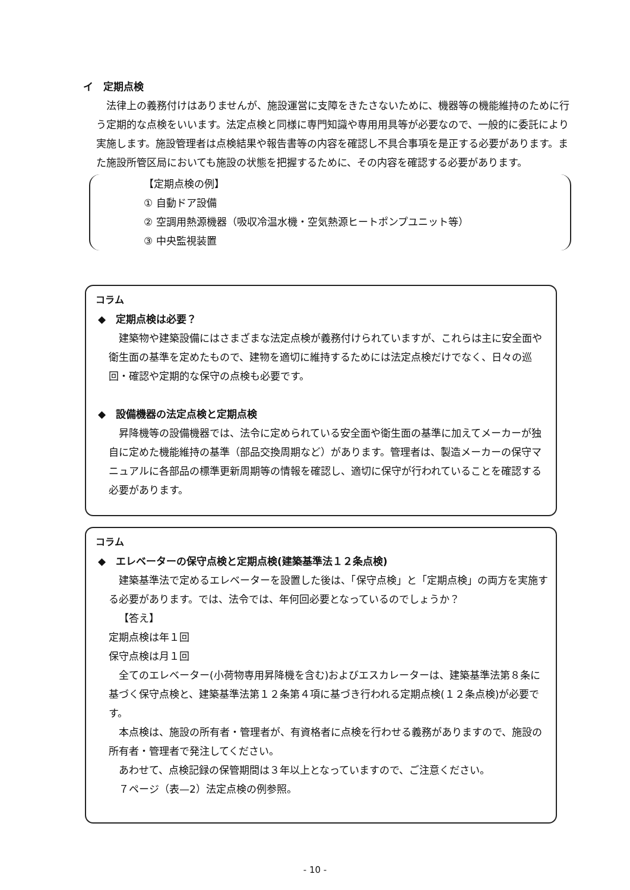イ　定期点検
法律上の義務付けはありませんが、施設運営に支障をきたさないために、機器等の機能維持のために行う定期的な点検をいいます。法定点検と同様に専門知識や専用用具等が必要なので、一般的に委託により実施します。施設管理者は点検結果や報告書等の内容を確認し不具合事項を是正する必要があります。また施設所管区局においても施設の状態を把握するために、その内容を確認する必要があります。
【定期点検の例】
① 自動ドア設備
② 空調用熱源機器（吸収冷温水機・空気熱源ヒートポンプユニット等）
③ 中央監視装置
コラム
◆　定期点検は必要？
建築物や建築設備にはさまざまな法定点検が義務付けられていますが、これらは主に安全面や衛生面の基準を定めたもので、建物を適切に維持するためには法定点検だけでなく、日々の巡回・確認や定期的な保守の点検も必要です。
◆　設備機器の法定点検と定期点検
昇降機等の設備機器では、法令に定められている安全面や衛生面の基準に加えてメーカーが独自に定めた機能維持の基準（部品交換周期など）があります。管理者は、製造メーカーの保守マニュアルに各部品の標準更新周期等の情報を確認し、適切に保守が行われていることを確認する必要があります。
コラム
◆　エレベーターの保守点検と定期点検(建築基準法１２条点検)
建築基準法で定めるエレベーターを設置した後は、「保守点検」と「定期点検」の両方を実施する必要があります。では、法令では、年何回必要となっているのでしょうか？
【答え】
定期点検は年１回
保守点検は月１回
全てのエレベーター(小荷物専用昇降機を含む)およびエスカレーターは、建築基準法第８条に基づく保守点検と、建築基準法第１２条第４項に基づき行われる定期点検(１２条点検)が必要です。
本点検は、施設の所有者・管理者が、有資格者に点検を行わせる義務がありますので、施設の所有者・管理者で発注してください。
あわせて、点検記録の保管期間は３年以上となっていますので、ご注意ください。
７ページ（表—2）法定点検の例参照。
- 10 -